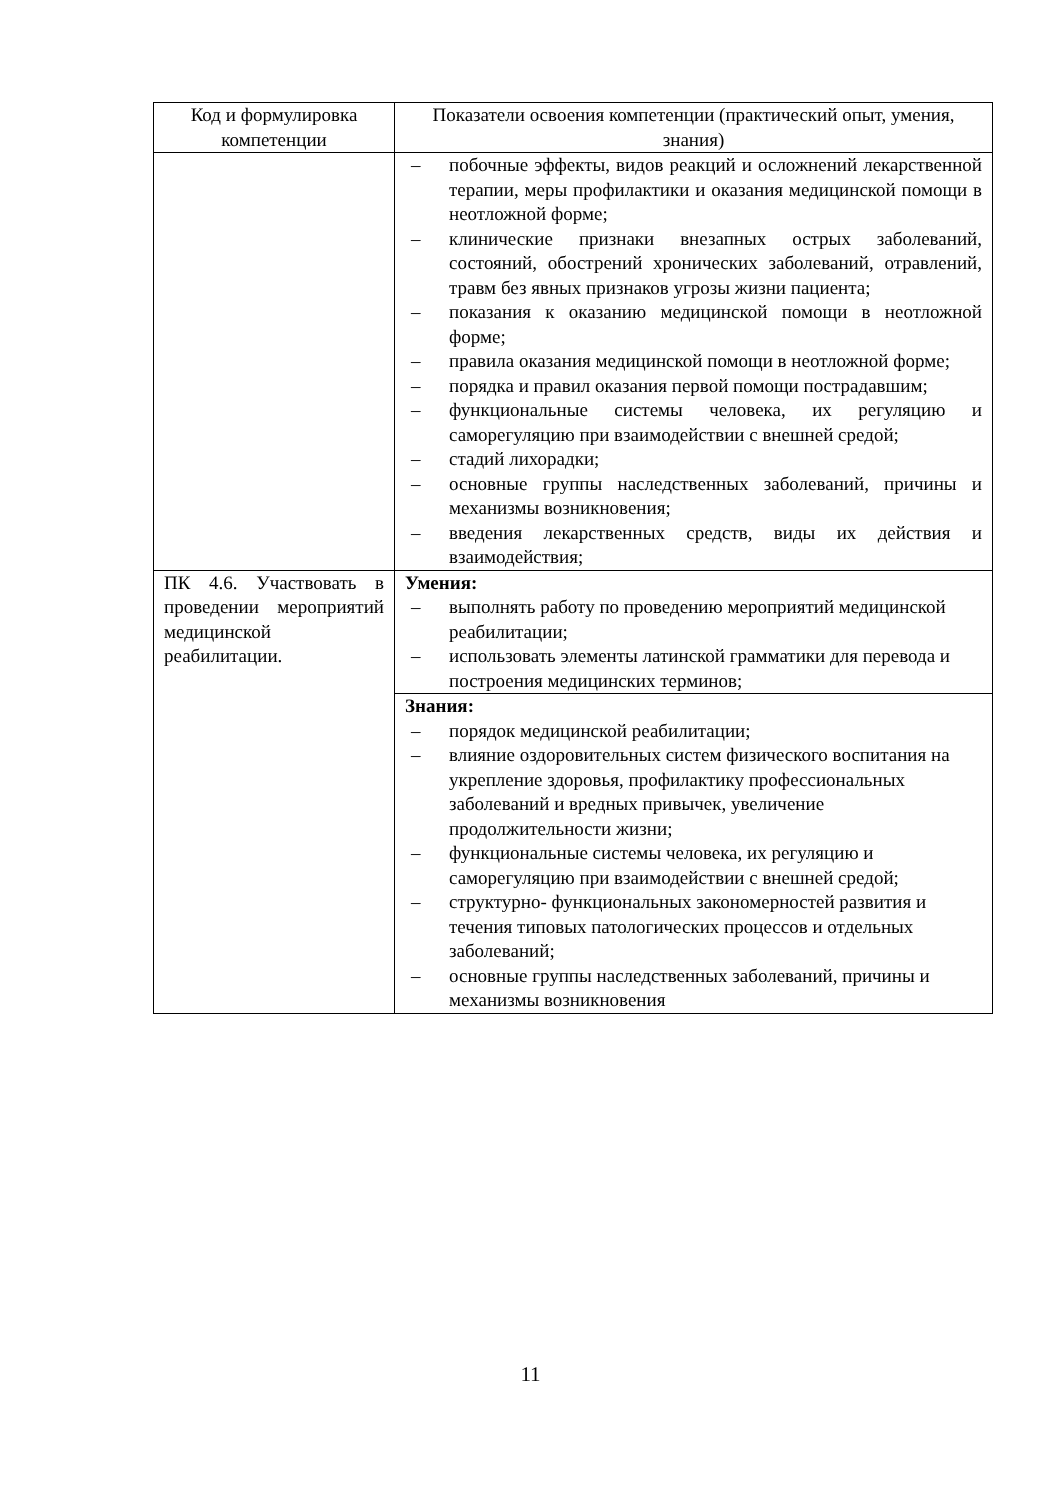| Код и формулировка компетенции | Показатели освоения компетенции (практический опыт, умения, знания) |
| --- | --- |
| | – побочные эффекты, видов реакций и осложнений лекарственной терапии, меры профилактики и оказания медицинской помощи в неотложной форме; – клинические признаки внезапных острых заболеваний, состояний, обострений хронических заболеваний, отравлений, травм без явных признаков угрозы жизни пациента; – показания к оказанию медицинской помощи в неотложной форме; – правила оказания медицинской помощи в неотложной форме; – порядка и правил оказания первой помощи пострадавшим; – функциональные системы человека, их регуляцию и саморегуляцию при взаимодействии с внешней средой; – стадий лихорадки; – основные группы наследственных заболеваний, причины и механизмы возникновения; – введения лекарственных средств, виды их действия и взаимодействия; |
| ПК 4.6. Участвовать в проведении мероприятий медицинской реабилитации. | Умения: – выполнять работу по проведению мероприятий медицинской реабилитации; – использовать элементы латинской грамматики для перевода и построения медицинских терминов; |
| | Знания: – порядок медицинской реабилитации; – влияние оздоровительных систем физического воспитания на укрепление здоровья, профилактику профессиональных заболеваний и вредных привычек, увеличение продолжительности жизни; – функциональные системы человека, их регуляцию и саморегуляцию при взаимодействии с внешней средой; – структурно- функциональных закономерностей развития и течения типовых патологических процессов и отдельных заболеваний; – основные группы наследственных заболеваний, причины и механизмы возникновения |
11